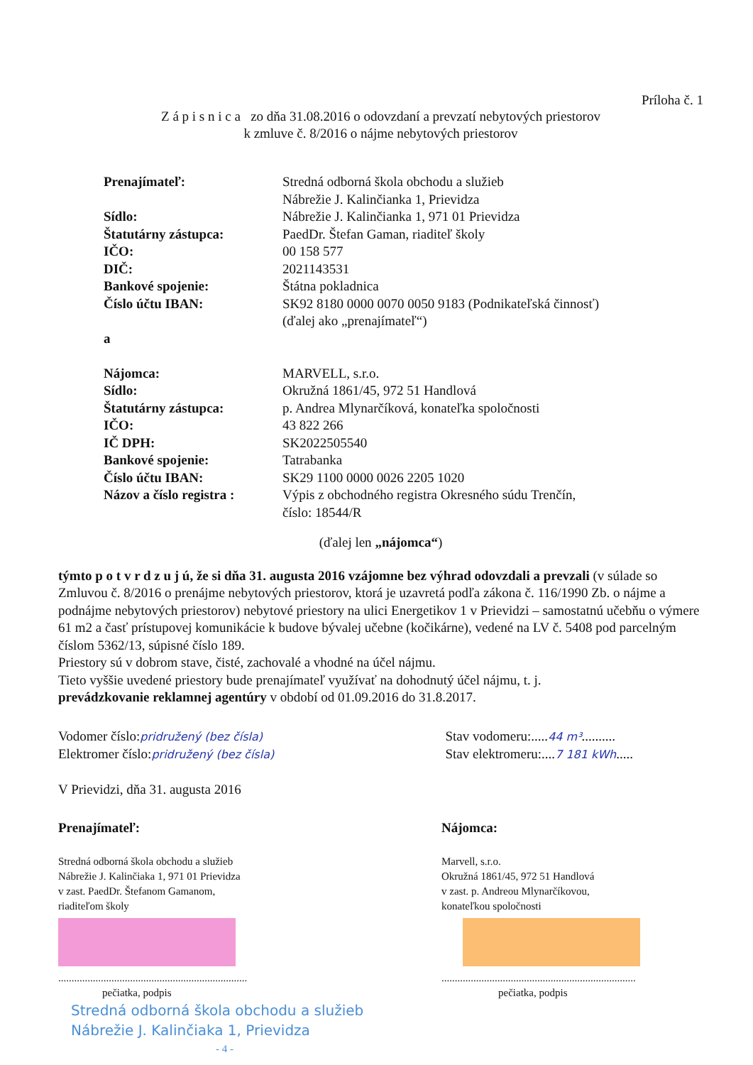Príloha č. 1
Z á p i s n i c a zo dňa 31.08.2016 o odovzdaní a prevzatí nebytových priestorov
k zmluve č. 8/2016 o nájme nebytových priestorov
| Prenajímateľ: | Stredná odborná škola obchodu a služieb Nábrežie J. Kalinčianka 1, Prievidza |
| Sídlo: | Nábrežie J. Kalinčianka 1, 971 01 Prievidza |
| Štatutárny zástupca: | PaedDr. Štefan Gaman, riaditeľ školy |
| IČO: | 00 158 577 |
| DIČ: | 2021143531 |
| Bankové spojenie: | Štátna pokladnica |
| Číslo účtu IBAN: | SK92 8180 0000 0070 0050 9183 (Podnikateľská činnosť) (ďalej ako „prenajímateľ“) |
| a | |
| Nájomca: | MARVELL, s.r.o. |
| Sídlo: | Okružná 1861/45, 972 51 Handlová |
| Štatutárny zástupca: | p. Andrea Mlynarčíková, konateľka spoločnosti |
| IČO: | 43 822 266 |
| IČ DPH: | SK2022505540 |
| Bankové spojenie: | Tatrabanka |
| Číslo účtu IBAN: | SK29 1100 0000 0026 2205 1020 |
| Názov a číslo registra : | Výpis z obchodného registra Okresného súdu Trenčín, číslo: 18544/R |
(ďalej len „nájomca“)
týmto p o t v r d z u j ú, že si dňa 31. augusta 2016 vzájomne bez výhrad odovzdali a prevzali (v súlade so Zmluvou č. 8/2016 o prenájme nebytových priestorov, ktorá je uzavretá podľa zákona č. 116/1990 Zb. o nájme a podnájme nebytových priestorov) nebytové priestory na ulici Energetikov 1 v Prievidzi – samostatnú učebňu o výmere 61 m2 a časť prístupovej komunikácie k budove bývalej učebne (kočikárne), vedené na LV č. 5408 pod parcelným číslom 5362/13, súpisné číslo 189.
Priestory sú v dobrom stave, čisté, zachovalé a vhodné na účel nájmu.
Tieto vyššie uvedené priestory bude prenajímateľ využívať na dohodnutý účel nájmu, t. j.
prevádzkovanie reklamnej agentúry v období od 01.09.2016 do 31.8.2017.
Vodomer číslo:pridružený (bez čísla)
Elektromer číslo:pridružený (bez čísla)
Stav vodomeru:.....44 m³..........
Stav elektromeru:....7 181 kWh.....
V Prievidzi, dňa 31. augusta 2016
Prenajímateľ:
Stredná odborná škola obchodu a služieb
Nábrežie J. Kalinčiaka 1, 971 01 Prievidza
v zast. PaedDr. Štefanom Gamanom,
riaditeľom školy
.......................................................................
pečiatka, podpis
Nájomca:
Marvell, s.r.o.
Okružná 1861/45, 972 51 Handlová
v zast. p. Andreou Mlynarčíkovou,
konateľkou spoločnosti
.........................................................................
pečiatka, podpis
Stredná odborná škola obchodu a služieb
Nábrežie J. Kalinčiaka 1, Prievidza
- 4 -